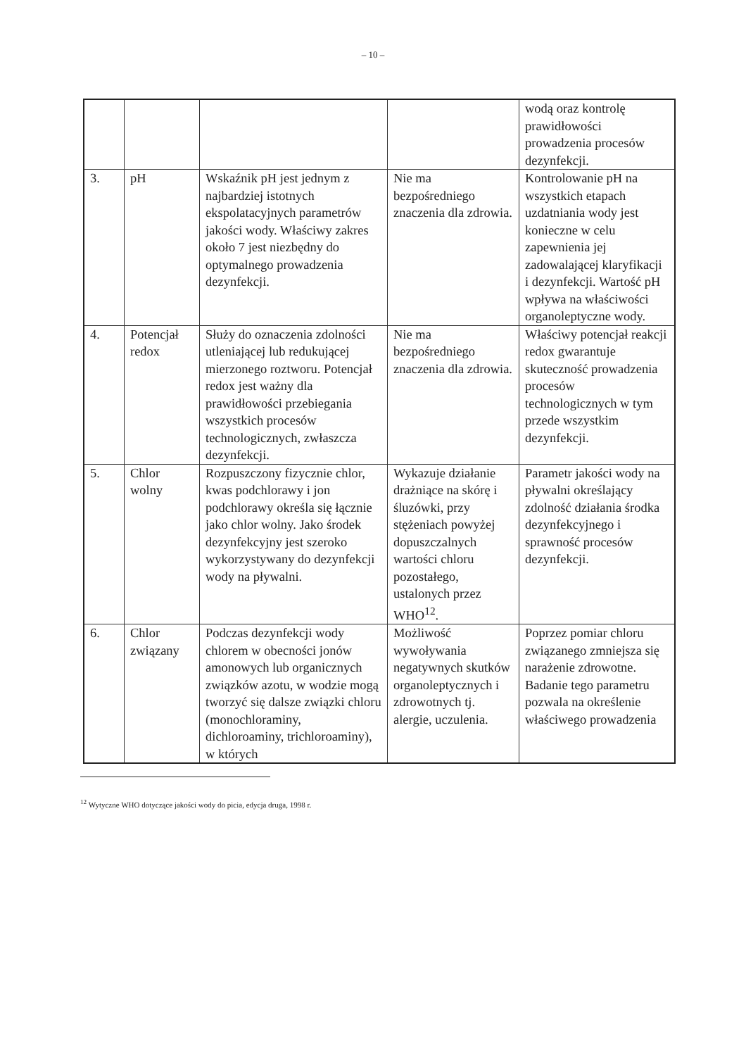– 10 –
| | | | | wodą oraz kontrolę prawidłowości prowadzenia procesów dezynfekcji. |
| 3. | pH | Wskaźnik pH jest jednym z najbardziej istotnych ekspolatacyjnych parametrów jakości wody. Właściwy zakres około 7 jest niezbędny do optymalnego prowadzenia dezynfekcji. | Nie ma bezpośredniego znaczenia dla zdrowia. | Kontrolowanie pH na wszystkich etapach uzdatniania wody jest konieczne w celu zapewnienia jej zadowalającej klaryfikacji i dezynfekcji. Wartość pH wpływa na właściwości organoleptyczne wody. |
| 4. | Potencjał redox | Służy do oznaczenia zdolności utleniającej lub redukującej mierzonego roztworu. Potencjał redox jest ważny dla prawidłowości przebiegania wszystkich procesów technologicznych, zwłaszcza dezynfekcji. | Nie ma bezpośredniego znaczenia dla zdrowia. | Właściwy potencjał reakcji redox gwarantuje skuteczność prowadzenia procesów technologicznych w tym przede wszystkim dezynfekcji. |
| 5. | Chlor wolny | Rozpuszczony fizycznie chlor, kwas podchlorawy i jon podchlorawy określa się łącznie jako chlor wolny. Jako środek dezynfekcyjny jest szeroko wykorzystywany do dezynfekcji wody na pływalni. | Wykazuje działanie drażniące na skórę i śluzówki, przy stężeniach powyżej dopuszczalnych wartości chloru pozostałego, ustalonych przez WHO<sup>12</sup>. | Parametr jakości wody na pływalni określający zdolność działania środka dezynfekcyjnego i sprawność procesów dezynfekcji. |
| 6. | Chlor związany | Podczas dezynfekcji wody chlorem w obecności jonów amonowych lub organicznych związków azotu, w wodzie mogą tworzyć się dalsze związki chloru (monochloraminy, dichloroaminy, trichloroaminy), w których | Możliwość wywoływania negatywnych skutków organoleptycznych i zdrowotnych tj. alergie, uczulenia. | Poprzez pomiar chloru związanego zmniejsza się narażenie zdrowotne. Badanie tego parametru pozwala na określenie właściwego prowadzenia |
<sup>12</sup> Wytyczne WHO dotyczące jakości wody do picia, edycja druga, 1998 r.